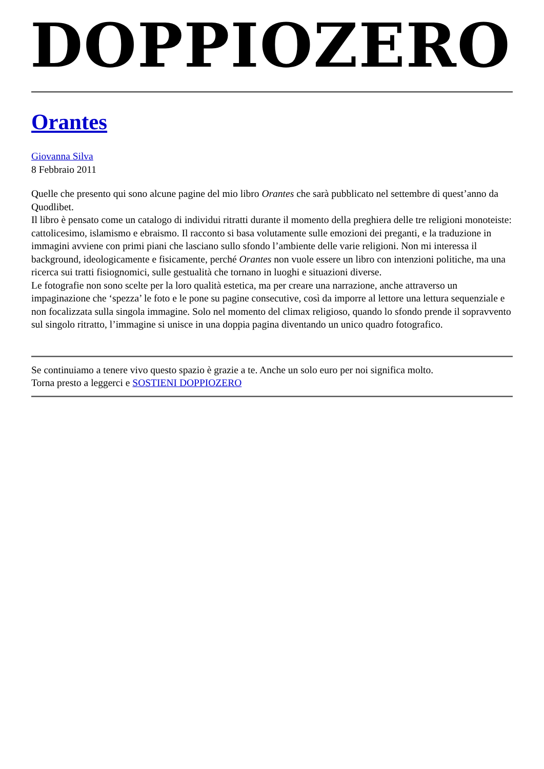DOPPIOZERO
Orantes
Giovanna Silva
8 Febbraio 2011
Quelle che presento qui sono alcune pagine del mio libro Orantes che sarà pubblicato nel settembre di quest’anno da Quodlibet.
Il libro è pensato come un catalogo di individui ritratti durante il momento della preghiera delle tre religioni monoteiste: cattolicesimo, islamismo e ebraismo. Il racconto si basa volutamente sulle emozioni dei preganti, e la traduzione in immagini avviene con primi piani che lasciano sullo sfondo l’ambiente delle varie religioni. Non mi interessa il background, ideologicamente e fisicamente, perché Orantes non vuole essere un libro con intenzioni politiche, ma una ricerca sui tratti fisiognomici, sulle gestualità che tornano in luoghi e situazioni diverse.
Le fotografie non sono scelte per la loro qualità estetica, ma per creare una narrazione, anche attraverso un impaginazione che ‘spezza’ le foto e le pone su pagine consecutive, così da imporre al lettore una lettura sequenziale e non focalizzata sulla singola immagine. Solo nel momento del climax religioso, quando lo sfondo prende il sopravvento sul singolo ritratto, l’immagine si unisce in una doppia pagina diventando un unico quadro fotografico.
Se continuiamo a tenere vivo questo spazio è grazie a te. Anche un solo euro per noi significa molto.
Torna presto a leggerci e SOSTIENI DOPPIOZERO